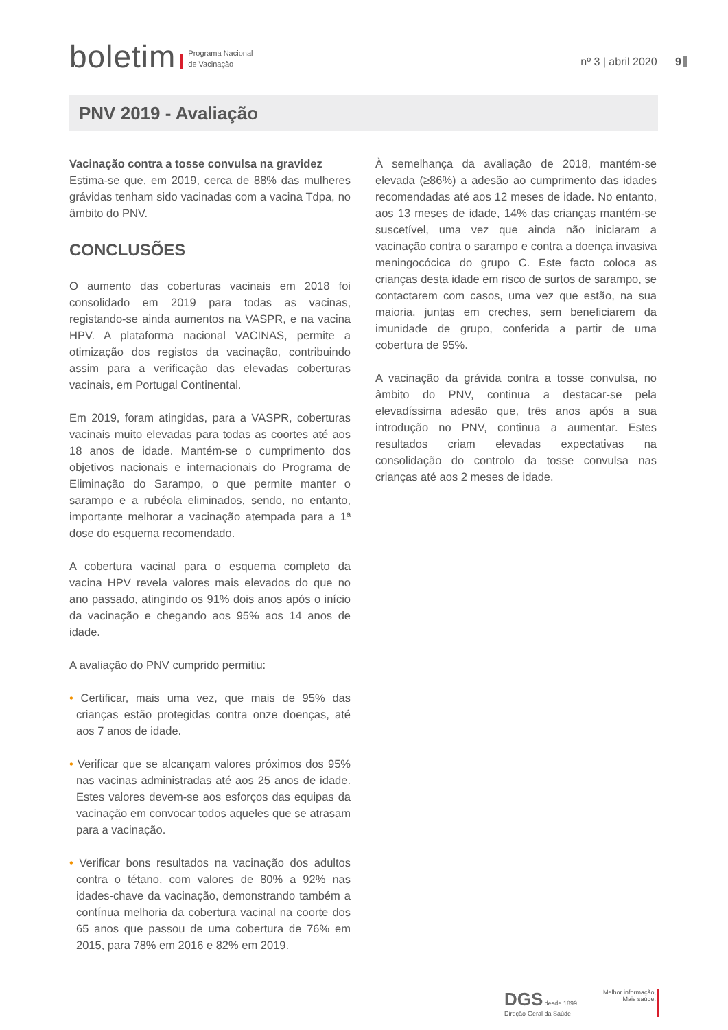boletim
Programa Nacional
de Vacinação
nº 3 | abril 2020 9
PNV 2019 - Avaliação
Vacinação contra a tosse convulsa na gravidez
Estima-se que, em 2019, cerca de 88% das mulheres grávidas tenham sido vacinadas com a vacina Tdpa, no âmbito do PNV.
CONCLUSÕES
O aumento das coberturas vacinais em 2018 foi consolidado em 2019 para todas as vacinas, registando-se ainda aumentos na VASPR, e na vacina HPV. A plataforma nacional VACINAS, permite a otimização dos registos da vacinação, contribuindo assim para a verificação das elevadas coberturas vacinais, em Portugal Continental.
Em 2019, foram atingidas, para a VASPR, coberturas vacinais muito elevadas para todas as coortes até aos 18 anos de idade. Mantém-se o cumprimento dos objetivos nacionais e internacionais do Programa de Eliminação do Sarampo, o que permite manter o sarampo e a rubéola eliminados, sendo, no entanto, importante melhorar a vacinação atempada para a 1ª dose do esquema recomendado.
A cobertura vacinal para o esquema completo da vacina HPV revela valores mais elevados do que no ano passado, atingindo os 91% dois anos após o início da vacinação e chegando aos 95% aos 14 anos de idade.
A avaliação do PNV cumprido permitiu:
• Certificar, mais uma vez, que mais de 95% das crianças estão protegidas contra onze doenças, até aos 7 anos de idade.
• Verificar que se alcançam valores próximos dos 95% nas vacinas administradas até aos 25 anos de idade. Estes valores devem-se aos esforços das equipas da vacinação em convocar todos aqueles que se atrasam para a vacinação.
• Verificar bons resultados na vacinação dos adultos contra o tétano, com valores de 80% a 92% nas idades-chave da vacinação, demonstrando também a contínua melhoria da cobertura vacinal na coorte dos 65 anos que passou de uma cobertura de 76% em 2015, para 78% em 2016 e 82% em 2019.
À semelhança da avaliação de 2018, mantém-se elevada (≥86%) a adesão ao cumprimento das idades recomendadas até aos 12 meses de idade. No entanto, aos 13 meses de idade, 14% das crianças mantém-se suscetível, uma vez que ainda não iniciaram a vacinação contra o sarampo e contra a doença invasiva meningocócica do grupo C. Este facto coloca as crianças desta idade em risco de surtos de sarampo, se contactarem com casos, uma vez que estão, na sua maioria, juntas em creches, sem beneficiarem da imunidade de grupo, conferida a partir de uma cobertura de 95%.
A vacinação da grávida contra a tosse convulsa, no âmbito do PNV, continua a destacar-se pela elevadíssima adesão que, três anos após a sua introdução no PNV, continua a aumentar. Estes resultados criam elevadas expectativas na consolidação do controlo da tosse convulsa nas crianças até aos 2 meses de idade.
DGS desde 1899
Direção-Geral da Saúde
Melhor informação,
Mais saúde.